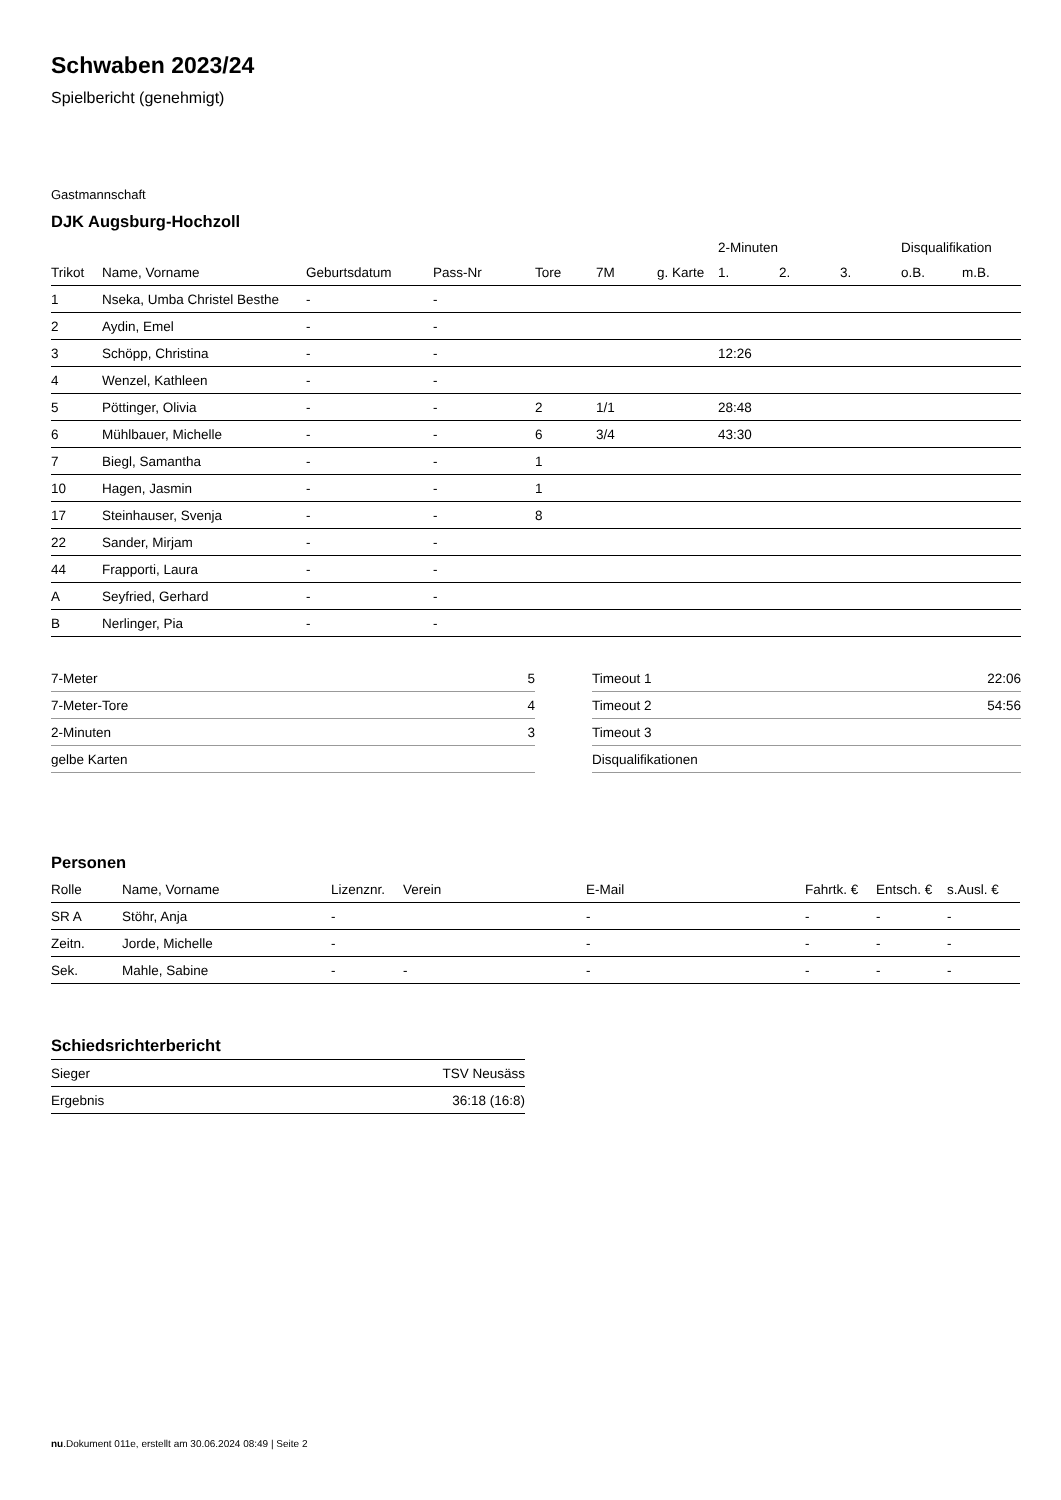Schwaben 2023/24
Spielbericht (genehmigt)
Gastmannschaft
DJK Augsburg-Hochzoll
| | | | | | | | 2-Minuten | | | Disqualifikation | |
| --- | --- | --- | --- | --- | --- | --- | --- | --- | --- | --- | --- |
| Trikot | Name, Vorname | Geburtsdatum | Pass-Nr | Tore | 7M | g. Karte | 1. | 2. | 3. | o.B. | m.B. |
| 1 | Nseka, Umba Christel Besthe | - | - | | | | | | | | |
| 2 | Aydin, Emel | - | - | | | | | | | | |
| 3 | Schöpp, Christina | - | - | | | | 12:26 | | | | |
| 4 | Wenzel, Kathleen | - | - | | | | | | | | |
| 5 | Pöttinger, Olivia | - | - | 2 | 1/1 | | 28:48 | | | | |
| 6 | Mühlbauer, Michelle | - | - | 6 | 3/4 | | 43:30 | | | | |
| 7 | Biegl, Samantha | - | - | 1 | | | | | | | |
| 10 | Hagen, Jasmin | - | - | 1 | | | | | | | |
| 17 | Steinhauser, Svenja | - | - | 8 | | | | | | | |
| 22 | Sander, Mirjam | - | - | | | | | | | | |
| 44 | Frapporti, Laura | - | - | | | | | | | | |
| A | Seyfried, Gerhard | - | - | | | | | | | | |
| B | Nerlinger, Pia | - | - | | | | | | | | |
| 7-Meter | 5 |
| 7-Meter-Tore | 4 |
| 2-Minuten | 3 |
| gelbe Karten | |
| Timeout 1 | 22:06 |
| Timeout 2 | 54:56 |
| Timeout 3 | |
| Disqualifikationen | |
Personen
| Rolle | Name, Vorname | Lizenznr. | Verein | E-Mail | Fahrtk. € | Entsch. € | s.Ausl. € |
| --- | --- | --- | --- | --- | --- | --- | --- |
| SR A | Stöhr, Anja | - | | - | - | - | - |
| Zeitn. | Jorde, Michelle | - | | - | - | - | - |
| Sek. | Mahle, Sabine | - | - | - | - | - | - |
Schiedsrichterbericht
| Sieger | TSV Neusäss |
| Ergebnis | 36:18 (16:8) |
nu.Dokument 011e, erstellt am 30.06.2024 08:49 | Seite 2